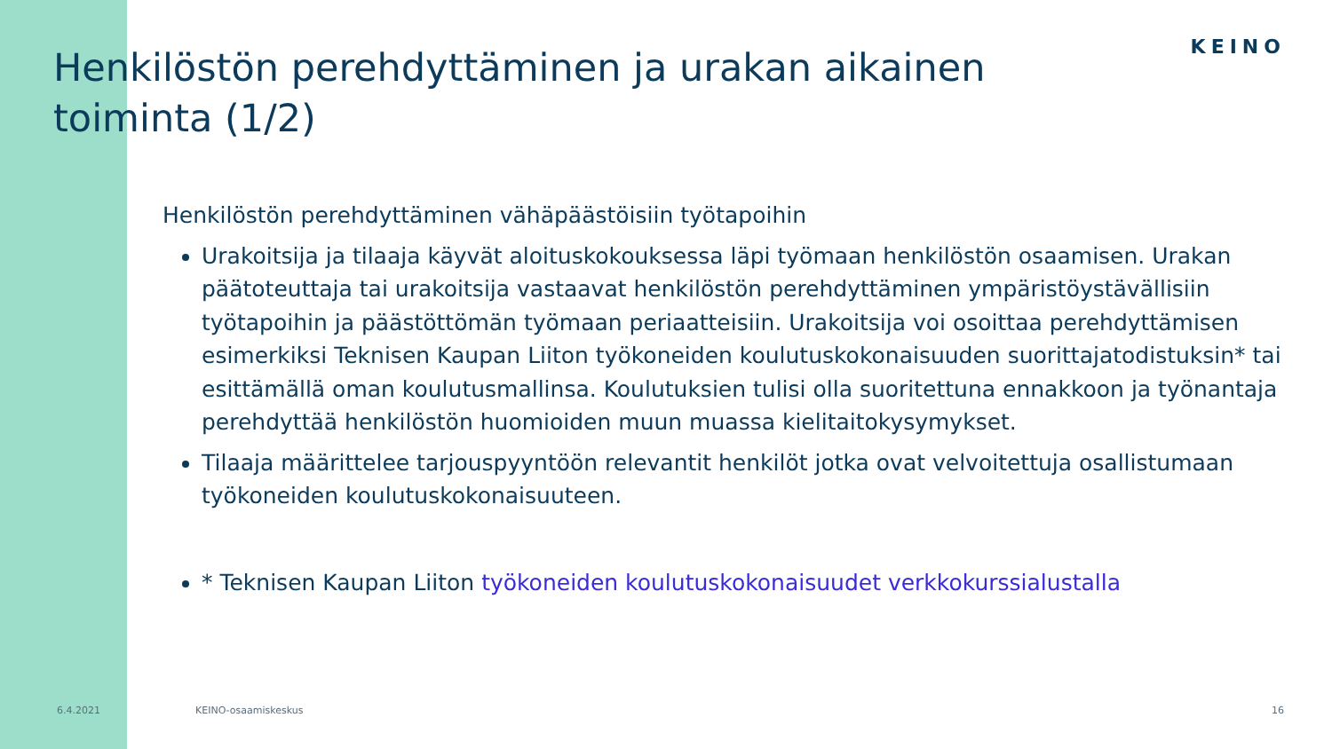Henkilöstön perehdyttäminen ja urakan aikainen toiminta (1/2)
KEINO
Henkilöstön perehdyttäminen vähäpäästöisiin työtapoihin
Urakoitsija ja tilaaja käyvät aloituskokouksessa läpi työmaan henkilöstön osaamisen. Urakan päätoteuttaja tai urakoitsija vastaavat henkilöstön perehdyttäminen ympäristöystävällisiin työtapoihin ja päästöttömän työmaan periaatteisiin. Urakoitsija voi osoittaa perehdyttämisen esimerkiksi Teknisen Kaupan Liiton työkoneiden koulutuskokonaisuuden suorittajatodistuksin* tai esittämällä oman koulutusmallinsa. Koulutuksien tulisi olla suoritettuna ennakkoon ja työnantaja perehdyttää henkilöstön huomioiden muun muassa kielitaitokysymykset.
Tilaaja määrittelee tarjouspyyntöön relevantit henkilöt jotka ovat velvoitettuja osallistumaan työkoneiden koulutuskokonaisuuteen.
* Teknisen Kaupan Liiton työkoneiden koulutuskokonaisuudet verkkokurssialustalla
6.4.2021 KEINO-osaamiskeskus 16